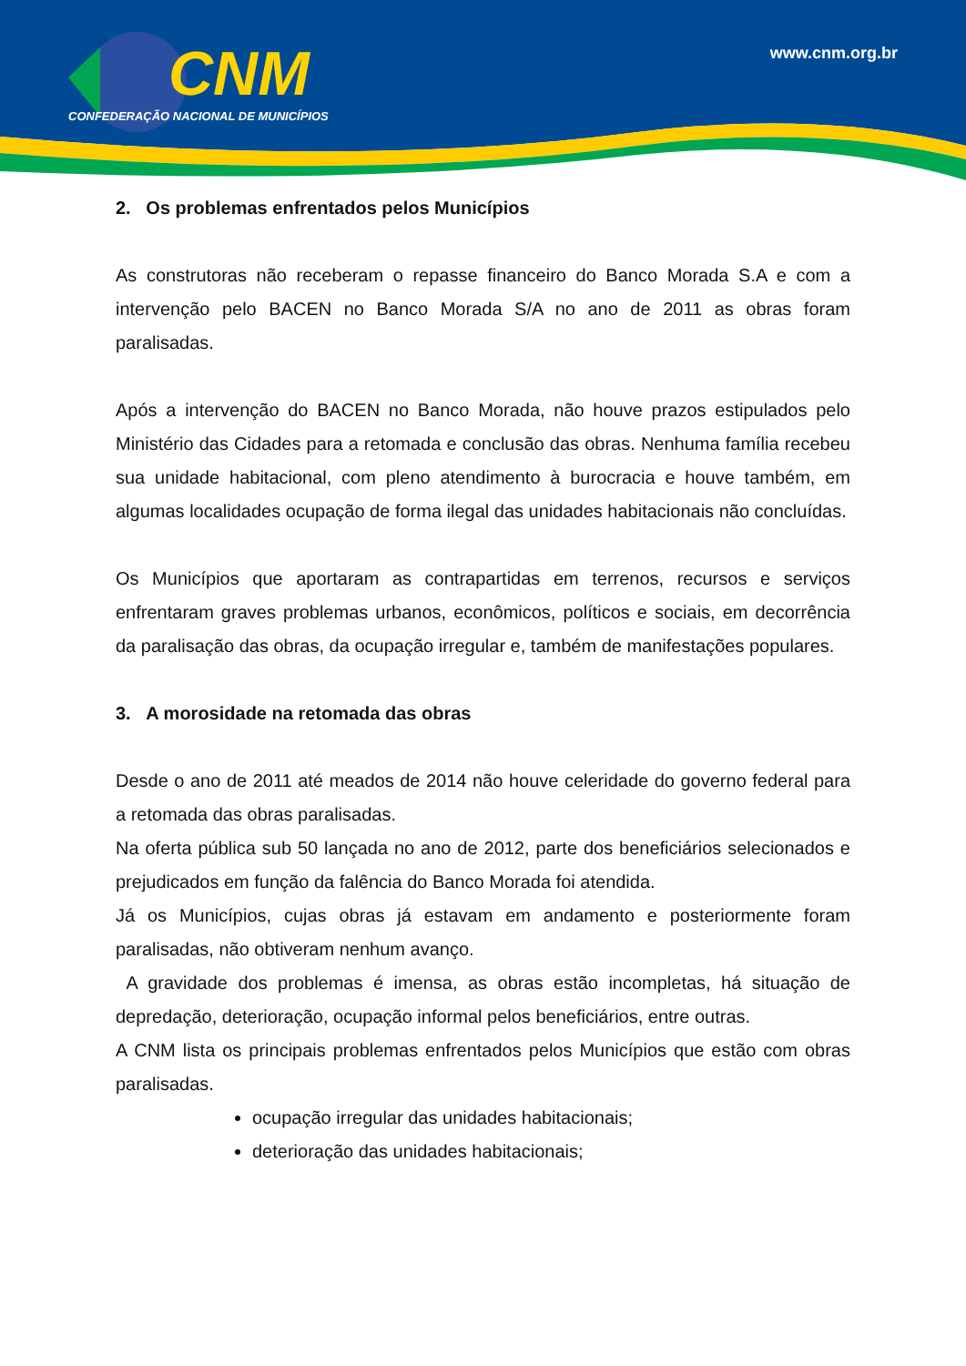CNM
CONFEDERAÇÃO NACIONAL DE MUNICÍPIOS
www.cnm.org.br
2. Os problemas enfrentados pelos Municípios
As construtoras não receberam o repasse financeiro do Banco Morada S.A e com a intervenção pelo BACEN no Banco Morada S/A no ano de 2011 as obras foram paralisadas.
Após a intervenção do BACEN no Banco Morada, não houve prazos estipulados pelo Ministério das Cidades para a retomada e conclusão das obras. Nenhuma família recebeu sua unidade habitacional, com pleno atendimento à burocracia e houve também, em algumas localidades ocupação de forma ilegal das unidades habitacionais não concluídas.
Os Municípios que aportaram as contrapartidas em terrenos, recursos e serviços enfrentaram graves problemas urbanos, econômicos, políticos e sociais, em decorrência da paralisação das obras, da ocupação irregular e, também de manifestações populares.
3. A morosidade na retomada das obras
Desde o ano de 2011 até meados de 2014 não houve celeridade do governo federal para a retomada das obras paralisadas.
Na oferta pública sub 50 lançada no ano de 2012, parte dos beneficiários selecionados e prejudicados em função da falência do Banco Morada foi atendida.
Já os Municípios, cujas obras já estavam em andamento e posteriormente foram paralisadas, não obtiveram nenhum avanço.
A gravidade dos problemas é imensa, as obras estão incompletas, há situação de depredação, deterioração, ocupação informal pelos beneficiários, entre outras.
A CNM lista os principais problemas enfrentados pelos Municípios que estão com obras paralisadas.
ocupação irregular das unidades habitacionais;
deterioração das unidades habitacionais;